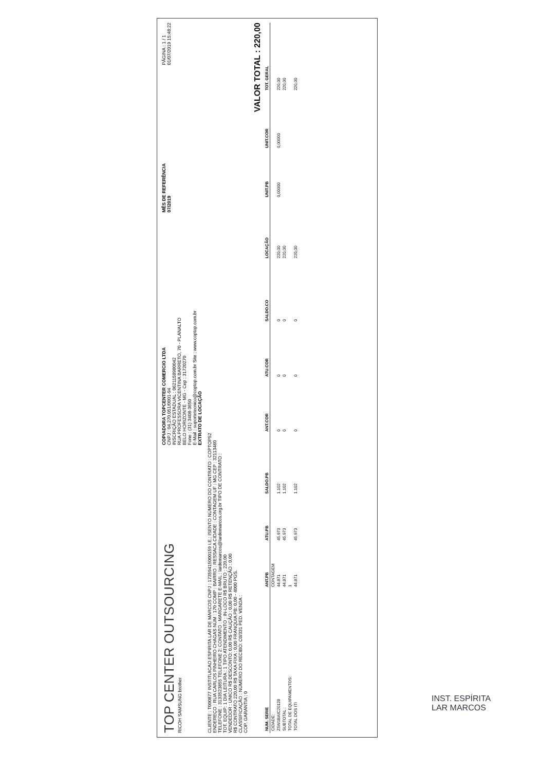TOP CENTER OUTSOURCING
RICOH SAMSUNG brother
COPIADORA TOPCENTER COMERCIO LTDA
CNPJ : 04.270.051/0001-94
INSCRIÇÃO ESTADUAL : 0621158980042
RUA PROFESSORA VICENTINA BARRETO, 70 - PLANALTO
BELO HORIZONTE - MG - Cep : 31720270
Fone : (31) 3408-3650
E-Mail : suportetecnico@coptop.com.br Site : www.coptop.com.br
EXTRATO DE LOCAÇÃO
MÊS DE REFERÊNCIA
07/2019
PÁGINA : 1 / 1
01/07/2019 15:48:22
CLIENTE : T000877 INSTITUICAO ESPIRITA LAR DE MARCOS CNPJ : 17359415000159 I.E.: ISENTO NÚMERO DO CONTRATO : COPTOP52
ENDEREÇO : RUA CARLOS PINHEIRO CHAGAS NÚM : 170 COMP : BAIRRO : RESSACA CIDADE : CONTAGEM UF : MG CEP : 32113460
TELEFONE : 3133523855 TELEFONE 2: CONTATO : MARGARETE E-MAIL : lardemarcos@lardemarcos.org.br TIPO DE CONTRATO :
TOT. EQUIP: 1 DIA LEITURA : 1 TIPO ATENDIMENTO : IN-LOCO R$ BRUTO : 220,00
VENDEDOR : UNICO R$ DESCONTO: 0,00 R$ CAUÇÃO : 0,00 R$ RETENÇÃO : 0,00
R$ CONTRATO 220,00 R$ TAXA FIXA : 0,00 FRANQUIA PB: 0,00 - 4000 PGS.
CLASSIFICAÇÃO : NÚMERO DO RECIBO: C0/331 PED. VENDA :
COP. GARANTIA : 0
VALOR TOTAL : 220,00
| NUM. SERIE | ANT.PB | ATU.PB | SALDO.PB | ANT.COR | ATU.COR | SALDO.CO | LOCAÇÃO | UNIT.PB | UNIT.COR | TOT. GERAL |
| --- | --- | --- | --- | --- | --- | --- | --- | --- | --- | --- |
| CIDADE: | CONTAGEM | | | | | | | | | |
| Z5W1BAIC20128 | 44.871 | 45.973 | 1.102 | 0 | 0 | 0 | 220,00 | 0,00000 | 0,00000 | 220,00 |
| SUBTOTAL : | 44.871 | 45.973 | 1.102 | 0 | 0 | 0 | 220,00 | | | 220,00 |
| TOTAL DE EQUIPAMENTOS: | 1 | | | | | | | | | |
| TOTAL DOS ITI | 44.871 | 45.973 | 1.102 | 0 | 0 | 0 | 220,00 | | | 220,00 |
INST. ESPÍRITA
LAR MARCOS